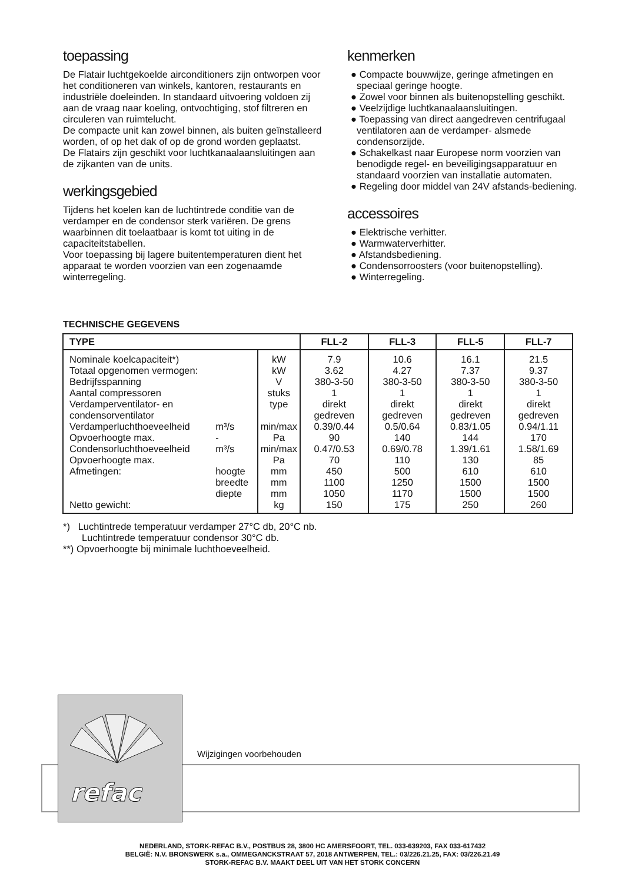toepassing
De Flatair luchtgekoelde airconditioners zijn ontworpen voor het conditioneren van winkels, kantoren, restaurants en industriële doeleinden. In standaard uitvoering voldoen zij aan de vraag naar koeling, ontvochtiging, stof filtreren en circuleren van ruimtelucht.
De compacte unit kan zowel binnen, als buiten geïnstalleerd worden, of op het dak of op de grond worden geplaatst.
De Flatairs zijn geschikt voor luchtkanaalaansluitingen aan de zijkanten van de units.
werkingsgebied
Tijdens het koelen kan de luchtintrede conditie van de verdamper en de condensor sterk variëren. De grens waarbinnen dit toelaatbaar is komt tot uiting in de capaciteitstabellen.
Voor toepassing bij lagere buitentemperaturen dient het apparaat te worden voorzien van een zogenaamde winterregeling.
kenmerken
● Compacte bouwwijze, geringe afmetingen en speciaal geringe hoogte.
● Zowel voor binnen als buitenopstelling geschikt.
● Veelzijdige luchtkanaalaansluitingen.
● Toepassing van direct aangedreven centrifugaal ventilatoren aan de verdamper- alsmede condensorzijde.
● Schakelkast naar Europese norm voorzien van benodigde regel- en beveiligingsapparatuur en standaard voorzien van installatie automaten.
● Regeling door middel van 24V afstands-bediening.
accessoires
● Elektrische verhitter.
● Warmwaterverhitter.
● Afstandsbediening.
● Condensorroosters (voor buitenopstelling).
● Winterregeling.
TECHNISCHE GEGEVENS
| TYPE | | | FLL-2 | FLL-3 | FLL-5 | FLL-7 |
| --- | --- | --- | --- | --- | --- | --- |
| Nominale koelcapaciteit*) | | kW | 7.9 | 10.6 | 16.1 | 21.5 |
| Totaal opgenomen vermogen: | | kW | 3.62 | 4.27 | 7.37 | 9.37 |
| Bedrijfsspanning | | V | 380-3-50 | 380-3-50 | 380-3-50 | 380-3-50 |
| Aantal compressoren | | stuks | 1 | 1 | 1 | 1 |
| Verdamperventilator- en condensorventilator | | type | direkt gedreven | direkt gedreven | direkt gedreven | direkt gedreven |
| Verdamperluchthoeveelheid | m³/s | min/max | 0.39/0.44 | 0.5/0.64 | 0.83/1.05 | 0.94/1.11 |
| Opvoerhoogte max. | - | Pa | 90 | 140 | 144 | 170 |
| Condensorluchthoeveelheid | m³/s | min/max | 0.47/0.53 | 0.69/0.78 | 1.39/1.61 | 1.58/1.69 |
| Opvoerhoogte max. | | Pa | 70 | 110 | 130 | 85 |
| Afmetingen: | hoogte | mm | 450 | 500 | 610 | 610 |
| | breedte | mm | 1100 | 1250 | 1500 | 1500 |
| | diepte | mm | 1050 | 1170 | 1500 | 1500 |
| Netto gewicht: | | kg | 150 | 175 | 250 | 260 |
*) Luchtintrede temperatuur verdamper 27°C db, 20°C nb.
Luchtintrede temperatuur condensor 30°C db.
**) Opvoerhoogte bij minimale luchthoeveelheid.
refac
Wijzigingen voorbehouden
NEDERLAND, STORK-REFAC B.V., POSTBUS 28, 3800 HC AMERSFOORT, TEL. 033-639203, FAX 033-617432
BELGIË: N.V. BRONSWERK s.a., OMMEGANCKSTRAAT 57, 2018 ANTWERPEN, TEL.: 03/226.21.25, FAX: 03/226.21.49
STORK-REFAC B.V. MAAKT DEEL UIT VAN HET STORK CONCERN